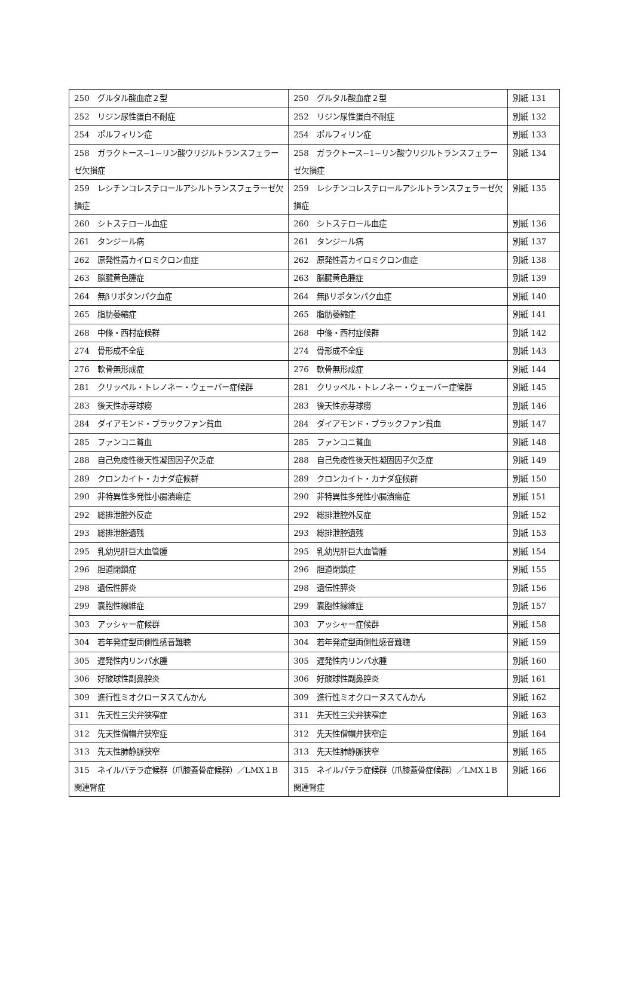| 250 グルタル酸血症２型 | 250 グルタル酸血症２型 | 別紙 131 |
| 252 リジン尿性蛋白不耐症 | 252 リジン尿性蛋白不耐症 | 別紙 132 |
| 254 ポルフィリン症 | 254 ポルフィリン症 | 別紙 133 |
| 258 ガラクトース−1−リン酸ウリジルトランスフェラーゼ欠損症 | 258 ガラクトース−1−リン酸ウリジルトランスフェラーゼ欠損症 | 別紙 134 |
| 259 レシチンコレステロールアシルトランスフェラーゼ欠損症 | 259 レシチンコレステロールアシルトランスフェラーゼ欠損症 | 別紙 135 |
| 260 シトステロール血症 | 260 シトステロール血症 | 別紙 136 |
| 261 タンジール病 | 261 タンジール病 | 別紙 137 |
| 262 原発性高カイロミクロン血症 | 262 原発性高カイロミクロン血症 | 別紙 138 |
| 263 脳腱黄色腫症 | 263 脳腱黄色腫症 | 別紙 139 |
| 264 無βリポタンパク血症 | 264 無βリポタンパク血症 | 別紙 140 |
| 265 脂肪萎縮症 | 265 脂肪萎縮症 | 別紙 141 |
| 268 中條・西村症候群 | 268 中條・西村症候群 | 別紙 142 |
| 274 骨形成不全症 | 274 骨形成不全症 | 別紙 143 |
| 276 軟骨無形成症 | 276 軟骨無形成症 | 別紙 144 |
| 281 クリッペル・トレノネー・ウェーバー症候群 | 281 クリッペル・トレノネー・ウェーバー症候群 | 別紙 145 |
| 283 後天性赤芽球癆 | 283 後天性赤芽球癆 | 別紙 146 |
| 284 ダイアモンド・ブラックファン貧血 | 284 ダイアモンド・ブラックファン貧血 | 別紙 147 |
| 285 ファンコニ貧血 | 285 ファンコニ貧血 | 別紙 148 |
| 288 自己免疫性後天性凝固因子欠乏症 | 288 自己免疫性後天性凝固因子欠乏症 | 別紙 149 |
| 289 クロンカイト・カナダ症候群 | 289 クロンカイト・カナダ症候群 | 別紙 150 |
| 290 非特異性多発性小腸潰瘍症 | 290 非特異性多発性小腸潰瘍症 | 別紙 151 |
| 292 総排泄腔外反症 | 292 総排泄腔外反症 | 別紙 152 |
| 293 総排泄腔遺残 | 293 総排泄腔遺残 | 別紙 153 |
| 295 乳幼児肝巨大血管腫 | 295 乳幼児肝巨大血管腫 | 別紙 154 |
| 296 胆道閉鎖症 | 296 胆道閉鎖症 | 別紙 155 |
| 298 遺伝性膵炎 | 298 遺伝性膵炎 | 別紙 156 |
| 299 嚢胞性線維症 | 299 嚢胞性線維症 | 別紙 157 |
| 303 アッシャー症候群 | 303 アッシャー症候群 | 別紙 158 |
| 304 若年発症型両側性感音難聴 | 304 若年発症型両側性感音難聴 | 別紙 159 |
| 305 遅発性内リンパ水腫 | 305 遅発性内リンパ水腫 | 別紙 160 |
| 306 好酸球性副鼻腔炎 | 306 好酸球性副鼻腔炎 | 別紙 161 |
| 309 進行性ミオクローヌスてんかん | 309 進行性ミオクローヌスてんかん | 別紙 162 |
| 311 先天性三尖弁狭窄症 | 311 先天性三尖弁狭窄症 | 別紙 163 |
| 312 先天性僧帽弁狭窄症 | 312 先天性僧帽弁狭窄症 | 別紙 164 |
| 313 先天性肺静脈狭窄 | 313 先天性肺静脈狭窄 | 別紙 165 |
| 315 ネイルパテラ症候群（爪膝蓋骨症候群）／LMX１B関連腎症 | 315 ネイルパテラ症候群（爪膝蓋骨症候群）／LMX１B関連腎症 | 別紙 166 |